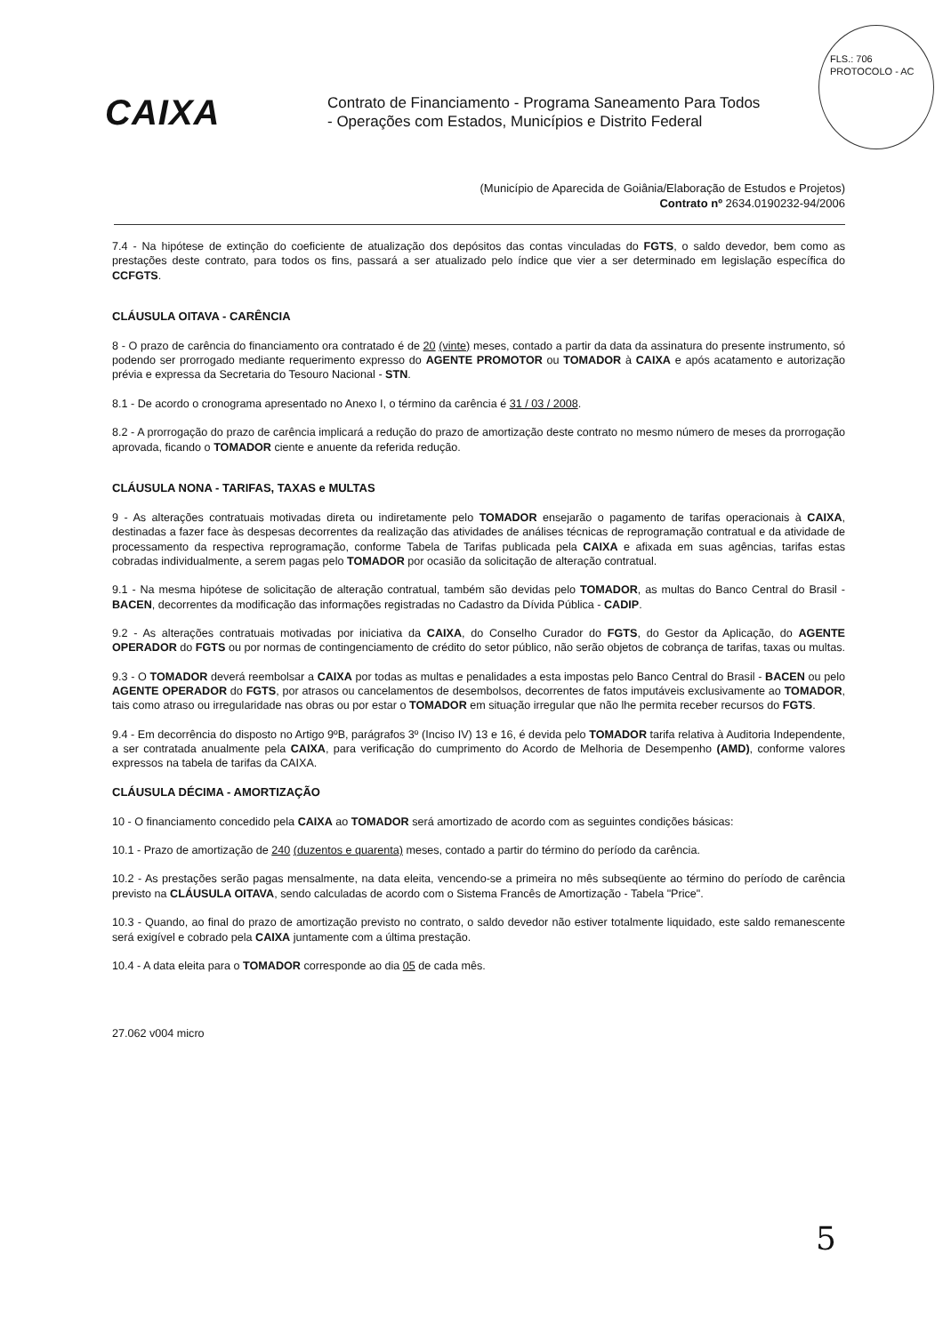FLS.: 706
PROTOCOLO - AC
CAIXA
Contrato de Financiamento - Programa Saneamento Para Todos
- Operações com Estados, Municípios e Distrito Federal
(Município de Aparecida de Goiânia/Elaboração de Estudos e Projetos)
Contrato nº 2634.0190232-94/2006
7.4 - Na hipótese de extinção do coeficiente de atualização dos depósitos das contas vinculadas do FGTS, o saldo devedor, bem como as prestações deste contrato, para todos os fins, passará a ser atualizado pelo índice que vier a ser determinado em legislação específica do CCFGTS.
CLÁUSULA OITAVA - CARÊNCIA
8 - O prazo de carência do financiamento ora contratado é de 20 (vinte) meses, contado a partir da data da assinatura do presente instrumento, só podendo ser prorrogado mediante requerimento expresso do AGENTE PROMOTOR ou TOMADOR à CAIXA e após acatamento e autorização prévia e expressa da Secretaria do Tesouro Nacional - STN.
8.1 - De acordo o cronograma apresentado no Anexo I, o término da carência é 31 / 03 / 2008.
8.2 - A prorrogação do prazo de carência implicará a redução do prazo de amortização deste contrato no mesmo número de meses da prorrogação aprovada, ficando o TOMADOR ciente e anuente da referida redução.
CLÁUSULA NONA - TARIFAS, TAXAS e MULTAS
9 - As alterações contratuais motivadas direta ou indiretamente pelo TOMADOR ensejarão o pagamento de tarifas operacionais à CAIXA, destinadas a fazer face às despesas decorrentes da realização das atividades de análises técnicas de reprogramação contratual e da atividade de processamento da respectiva reprogramação, conforme Tabela de Tarifas publicada pela CAIXA e afixada em suas agências, tarifas estas cobradas individualmente, a serem pagas pelo TOMADOR por ocasião da solicitação de alteração contratual.
9.1 - Na mesma hipótese de solicitação de alteração contratual, também são devidas pelo TOMADOR, as multas do Banco Central do Brasil - BACEN, decorrentes da modificação das informações registradas no Cadastro da Dívida Pública - CADIP.
9.2 - As alterações contratuais motivadas por iniciativa da CAIXA, do Conselho Curador do FGTS, do Gestor da Aplicação, do AGENTE OPERADOR do FGTS ou por normas de contingenciamento de crédito do setor público, não serão objetos de cobrança de tarifas, taxas ou multas.
9.3 - O TOMADOR deverá reembolsar a CAIXA por todas as multas e penalidades a esta impostas pelo Banco Central do Brasil - BACEN ou pelo AGENTE OPERADOR do FGTS, por atrasos ou cancelamentos de desembolsos, decorrentes de fatos imputáveis exclusivamente ao TOMADOR, tais como atraso ou irregularidade nas obras ou por estar o TOMADOR em situação irregular que não lhe permita receber recursos do FGTS.
9.4 - Em decorrência do disposto no Artigo 9ºB, parágrafos 3º (Inciso IV) 13 e 16, é devida pelo TOMADOR tarifa relativa à Auditoria Independente, a ser contratada anualmente pela CAIXA, para verificação do cumprimento do Acordo de Melhoria de Desempenho (AMD), conforme valores expressos na tabela de tarifas da CAIXA.
CLÁUSULA DÉCIMA - AMORTIZAÇÃO
10 - O financiamento concedido pela CAIXA ao TOMADOR será amortizado de acordo com as seguintes condições básicas:
10.1 - Prazo de amortização de 240 (duzentos e quarenta) meses, contado a partir do término do período da carência.
10.2 - As prestações serão pagas mensalmente, na data eleita, vencendo-se a primeira no mês subseqüente ao término do período de carência previsto na CLÁUSULA OITAVA, sendo calculadas de acordo com o Sistema Francês de Amortização - Tabela "Price".
10.3 - Quando, ao final do prazo de amortização previsto no contrato, o saldo devedor não estiver totalmente liquidado, este saldo remanescente será exigível e cobrado pela CAIXA juntamente com a última prestação.
10.4 - A data eleita para o TOMADOR corresponde ao dia 05 de cada mês.
27.062 v004 micro
5